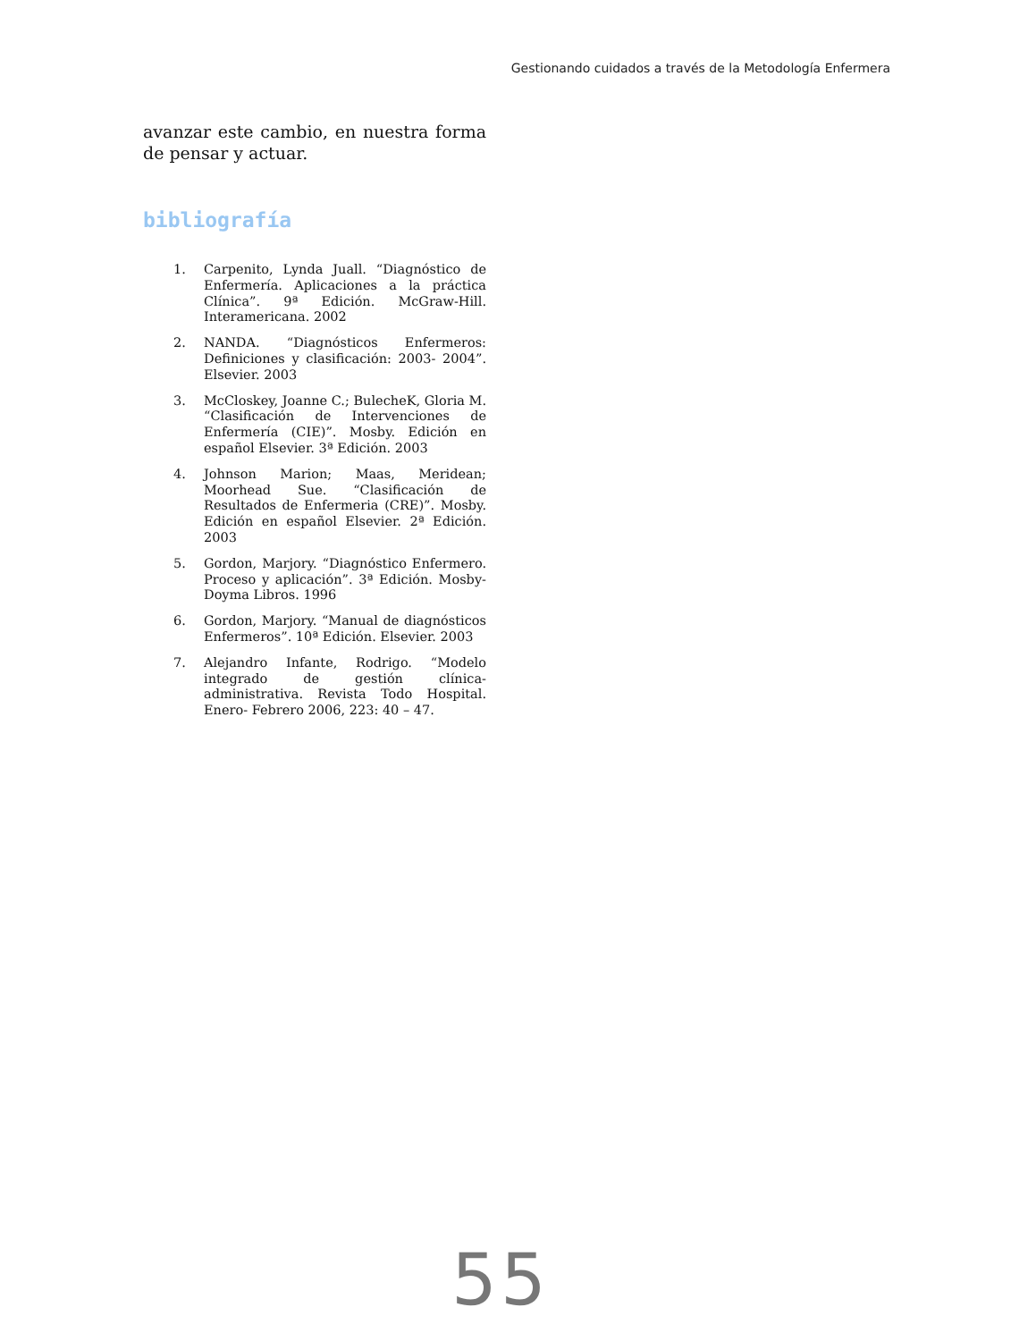Gestionando cuidados a través de la Metodología Enfermera
avanzar este cambio, en nuestra forma de pensar y actuar.
bibliografía
1. Carpenito, Lynda Juall. “Diagnóstico de Enfermería. Aplicaciones a la práctica Clínica”. 9ª Edición. McGraw-Hill. Interamericana. 2002
2. NANDA. “Diagnósticos Enfermeros: Definiciones y clasificación: 2003- 2004”. Elsevier. 2003
3. McCloskey, Joanne C.; BulecheK, Gloria M. “Clasificación de Intervenciones de Enfermería (CIE)”. Mosby. Edición en español Elsevier. 3ª Edición. 2003
4. Johnson Marion; Maas, Meridean; Moorhead Sue. “Clasificación de Resultados de Enfermeria (CRE)”. Mosby. Edición en español Elsevier. 2ª Edición. 2003
5. Gordon, Marjory. “Diagnóstico Enfermero. Proceso y aplicación”. 3ª Edición. Mosby-Doyma Libros. 1996
6. Gordon, Marjory. “Manual de diagnósticos Enfermeros”. 10ª Edición. Elsevier. 2003
7. Alejandro Infante, Rodrigo. “Modelo integrado de gestión clínica-administrativa. Revista Todo Hospital. Enero- Febrero 2006, 223: 40 – 47.
55